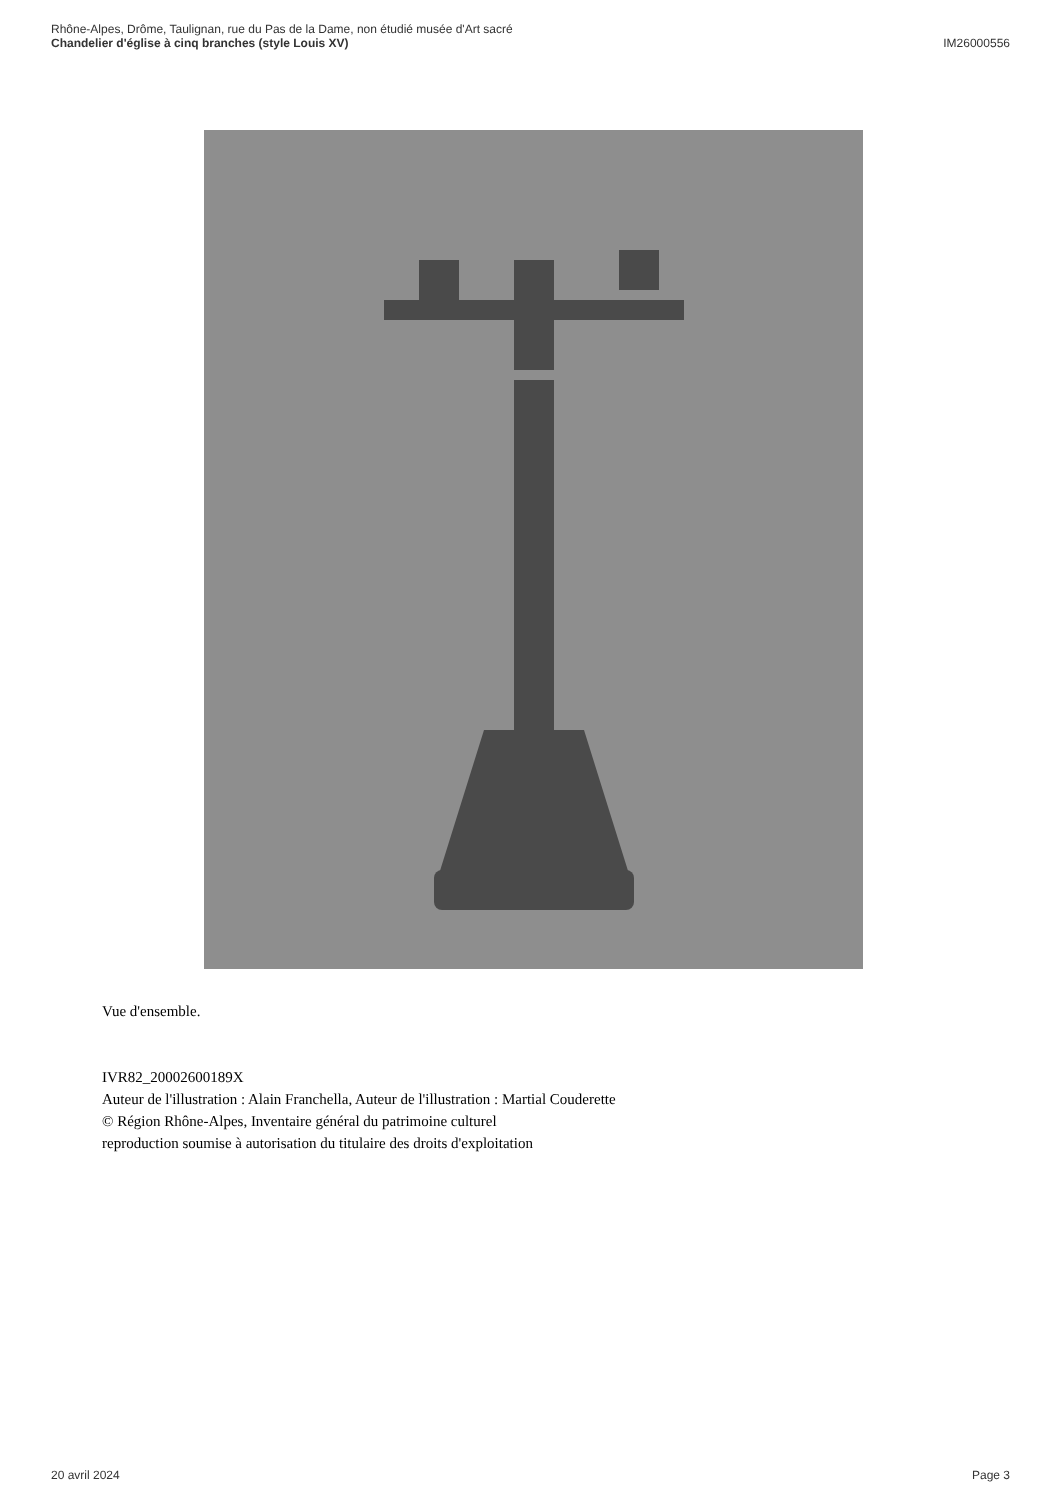Rhône-Alpes, Drôme, Taulignan, rue du Pas de la Dame, non étudié musée d'Art sacré
Chandelier d'église à cinq branches (style Louis XV) IM26000556
Vue d'ensemble.
IVR82_20002600189X
Auteur de l'illustration : Alain Franchella, Auteur de l'illustration : Martial Couderette
© Région Rhône-Alpes, Inventaire général du patrimoine culturel
reproduction soumise à autorisation du titulaire des droits d'exploitation
20 avril 2024 Page 3